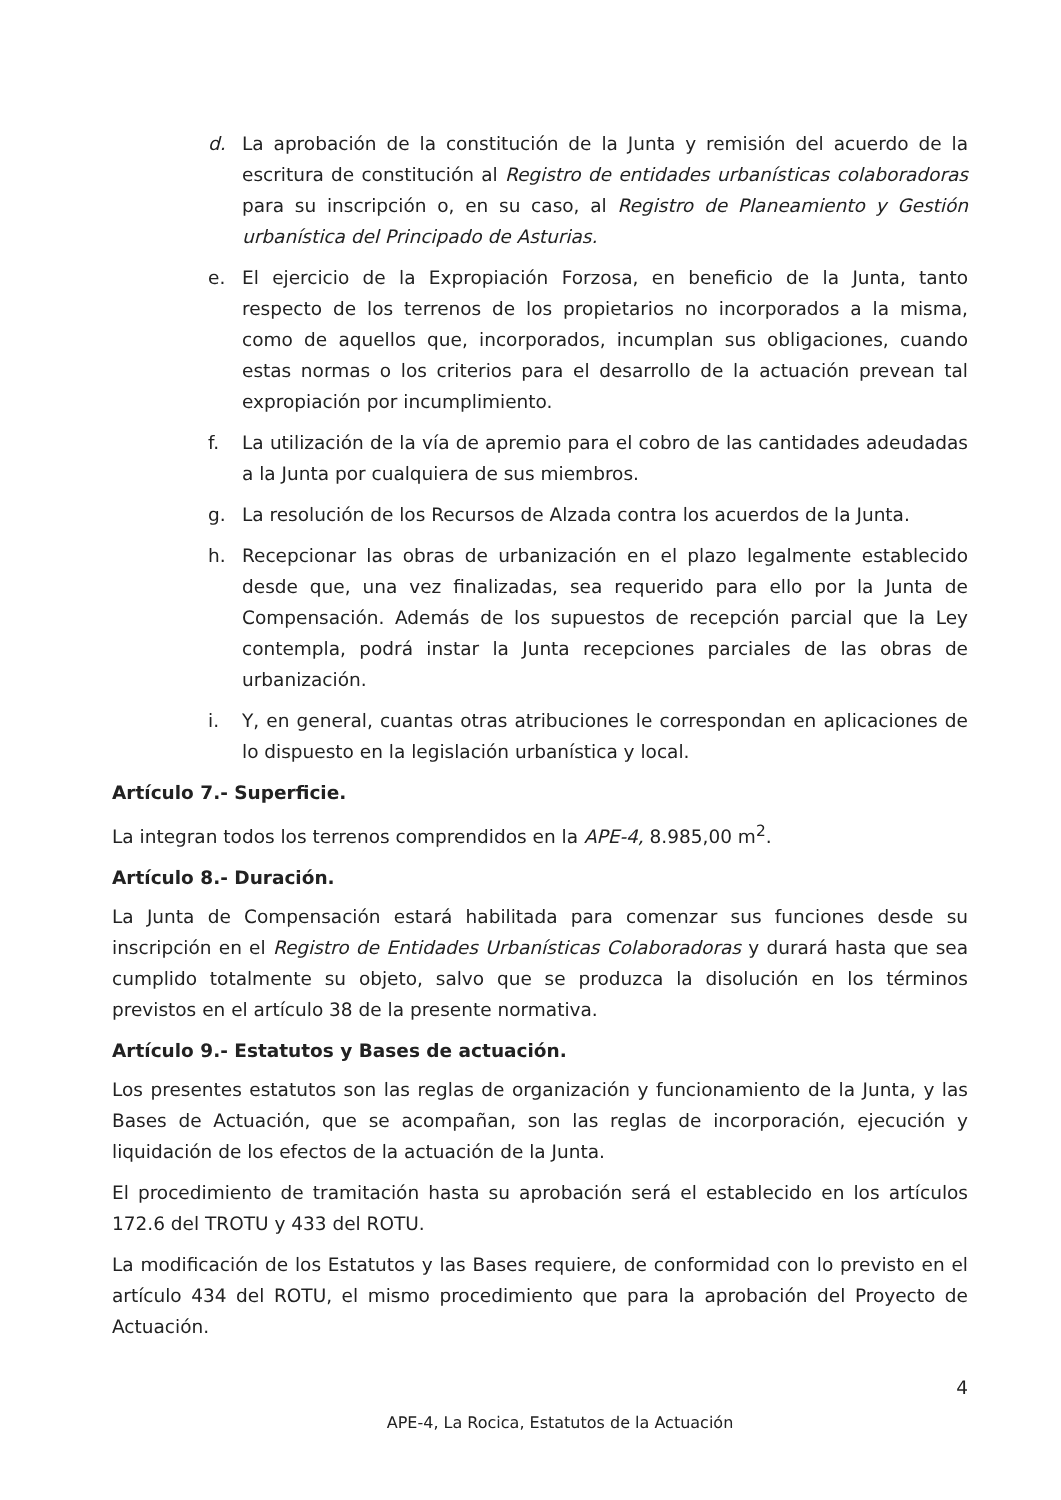d. La aprobación de la constitución de la Junta y remisión del acuerdo de la escritura de constitución al Registro de entidades urbanísticas colaboradoras para su inscripción o, en su caso, al Registro de Planeamiento y Gestión urbanística del Principado de Asturias.
e. El ejercicio de la Expropiación Forzosa, en beneficio de la Junta, tanto respecto de los terrenos de los propietarios no incorporados a la misma, como de aquellos que, incorporados, incumplan sus obligaciones, cuando estas normas o los criterios para el desarrollo de la actuación prevean tal expropiación por incumplimiento.
f. La utilización de la vía de apremio para el cobro de las cantidades adeudadas a la Junta por cualquiera de sus miembros.
g. La resolución de los Recursos de Alzada contra los acuerdos de la Junta.
h. Recepcionar las obras de urbanización en el plazo legalmente establecido desde que, una vez finalizadas, sea requerido para ello por la Junta de Compensación. Además de los supuestos de recepción parcial que la Ley contempla, podrá instar la Junta recepciones parciales de las obras de urbanización.
i. Y, en general, cuantas otras atribuciones le correspondan en aplicaciones de lo dispuesto en la legislación urbanística y local.
Artículo 7.- Superficie.
La integran todos los terrenos comprendidos en la APE-4, 8.985,00 m<sup>2</sup>.
Artículo 8.- Duración.
La Junta de Compensación estará habilitada para comenzar sus funciones desde su inscripción en el Registro de Entidades Urbanísticas Colaboradoras y durará hasta que sea cumplido totalmente su objeto, salvo que se produzca la disolución en los términos previstos en el artículo 38 de la presente normativa.
Artículo 9.- Estatutos y Bases de actuación.
Los presentes estatutos son las reglas de organización y funcionamiento de la Junta, y las Bases de Actuación, que se acompañan, son las reglas de incorporación, ejecución y liquidación de los efectos de la actuación de la Junta.
El procedimiento de tramitación hasta su aprobación será el establecido en los artículos 172.6 del TROTU y 433 del ROTU.
La modificación de los Estatutos y las Bases requiere, de conformidad con lo previsto en el artículo 434 del ROTU, el mismo procedimiento que para la aprobación del Proyecto de Actuación.
4
APE-4, La Rocica, Estatutos de la Actuación